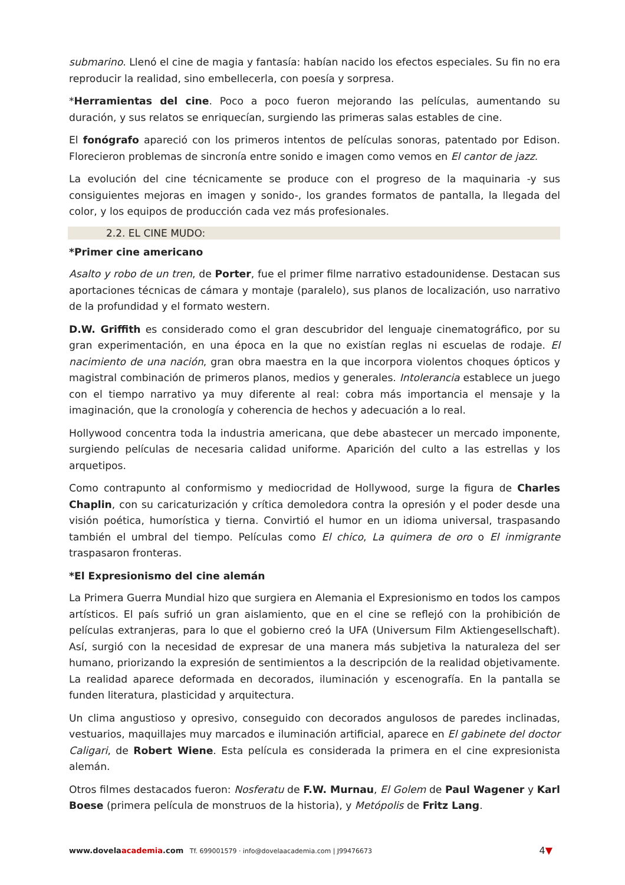submarino. Llenó el cine de magia y fantasía: habían nacido los efectos especiales. Su fin no era reproducir la realidad, sino embellecerla, con poesía y sorpresa.
*Herramientas del cine. Poco a poco fueron mejorando las películas, aumentando su duración, y sus relatos se enriquecían, surgiendo las primeras salas estables de cine.
El fonógrafo apareció con los primeros intentos de películas sonoras, patentado por Edison. Florecieron problemas de sincronía entre sonido e imagen como vemos en El cantor de jazz.
La evolución del cine técnicamente se produce con el progreso de la maquinaria -y sus consiguientes mejoras en imagen y sonido-, los grandes formatos de pantalla, la llegada del color, y los equipos de producción cada vez más profesionales.
2.2. EL CINE MUDO:
*Primer cine americano
Asalto y robo de un tren, de Porter, fue el primer filme narrativo estadounidense. Destacan sus aportaciones técnicas de cámara y montaje (paralelo), sus planos de localización, uso narrativo de la profundidad y el formato western.
D.W. Griffith es considerado como el gran descubridor del lenguaje cinematográfico, por su gran experimentación, en una época en la que no existían reglas ni escuelas de rodaje. El nacimiento de una nación, gran obra maestra en la que incorpora violentos choques ópticos y magistral combinación de primeros planos, medios y generales. Intolerancia establece un juego con el tiempo narrativo ya muy diferente al real: cobra más importancia el mensaje y la imaginación, que la cronología y coherencia de hechos y adecuación a lo real.
Hollywood concentra toda la industria americana, que debe abastecer un mercado imponente, surgiendo películas de necesaria calidad uniforme. Aparición del culto a las estrellas y los arquetipos.
Como contrapunto al conformismo y mediocridad de Hollywood, surge la figura de Charles Chaplin, con su caricaturización y crítica demoledora contra la opresión y el poder desde una visión poética, humorística y tierna. Convirtió el humor en un idioma universal, traspasando también el umbral del tiempo. Películas como El chico, La quimera de oro o El inmigrante traspasaron fronteras.
*El Expresionismo del cine alemán
La Primera Guerra Mundial hizo que surgiera en Alemania el Expresionismo en todos los campos artísticos. El país sufrió un gran aislamiento, que en el cine se reflejó con la prohibición de películas extranjeras, para lo que el gobierno creó la UFA (Universum Film Aktiengesellschaft). Así, surgió con la necesidad de expresar de una manera más subjetiva la naturaleza del ser humano, priorizando la expresión de sentimientos a la descripción de la realidad objetivamente. La realidad aparece deformada en decorados, iluminación y escenografía. En la pantalla se funden literatura, plasticidad y arquitectura.
Un clima angustioso y opresivo, conseguido con decorados angulosos de paredes inclinadas, vestuarios, maquillajes muy marcados e iluminación artificial, aparece en El gabinete del doctor Caligari, de Robert Wiene. Esta película es considerada la primera en el cine expresionista alemán.
Otros filmes destacados fueron: Nosferatu de F.W. Murnau, El Golem de Paul Wagener y Karl Boese (primera película de monstruos de la historia), y Metópolis de Fritz Lang.
www.dovelaacademia.com Tf. 699001579 · info@dovelaacademia.com | J99476673
4▼